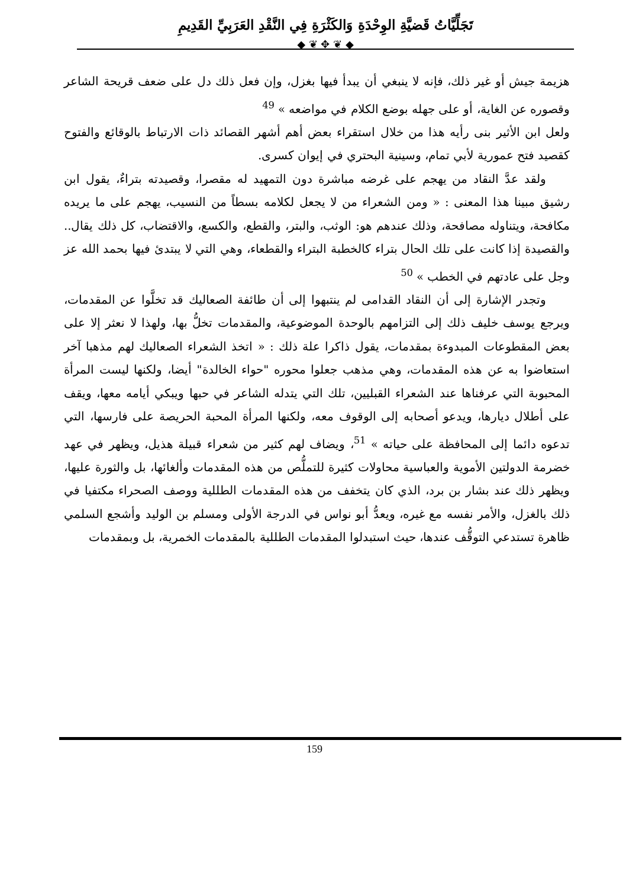تَجَلِّيَّاتُ قَضيَّةِ الوِحْدَةِ وَالكَثْرَةِ فِي النَّقْدِ العَرَبِيِّ القَدِيمِ
◆ ❦ ✥ ❦ ◆
هزيمة جيش أو غير ذلك، فإنه لا ينبغي أن يبدأ فيها بغزل، وإن فعل ذلك دل على ضعف قريحة الشاعر وقصوره عن الغاية، أو على جهله بوضع الكلام في مواضعه » <sup>49</sup>
ولعل ابن الأثير بنى رأيه هذا من خلال استقراء بعض أهم أشهر القصائد ذات الارتباط بالوقائع والفتوح كقصيد فتح عمورية لأبي تمام، وسينية البحتري في إيوان كسرى.
ولقد عدَّ النقاد من يهجم على غرضه مباشرة دون التمهيد له مقصرا، وقصيدته بتراءٌ، يقول ابن رشيق مبينا هذا المعنى : « ومن الشعراء من لا يجعل لكلامه بسطاً من النسيب، يهجم على ما يريده مكافحة، ويتناوله مصافحة، وذلك عندهم هو: الوثب، والبتر، والقطع، والكسع، والاقتضاب، كل ذلك يقال.. والقصيدة إذا كانت على تلك الحال بتراء كالخطبة البتراء والقطعاء، وهي التي لا يبتدئ فيها بحمد الله عز وجل على عادتهم في الخطب » <sup>50</sup>
وتجدر الإشارة إلى أن النقاد القدامى لم ينتبهوا إلى أن طائفة الصعاليك قد تخلَّوا عن المقدمات، ويرجع يوسف خليف ذلك إلى التزامهم بالوحدة الموضوعية، والمقدمات تخلُّ بها، ولهذا لا نعثر إلا على بعض المقطوعات المبدوءة بمقدمات، يقول ذاكرا علة ذلك : « اتخذ الشعراء الصعاليك لهم مذهبا آخر استعاضوا به عن هذه المقدمات، وهي مذهب جعلوا محوره "حواء الخالدة" أيضا، ولكنها ليست المرأة المحبوبة التي عرفناها عند الشعراء القبليين، تلك التي يتدله الشاعر في حبها ويبكي أيامه معها، ويقف على أطلال ديارها، ويدعو أصحابه إلى الوقوف معه، ولكنها المرأة المحبة الحريصة على فارسها، التي تدعوه دائما إلى المحافظة على حياته » <sup>51</sup>، ويضاف لهم كثير من شعراء قبيلة هذيل، ويظهر في عهد خضرمة الدولتين الأموية والعباسية محاولات كثيرة للتملُّص من هذه المقدمات وألغائها، بل والثورة عليها، ويظهر ذلك عند بشار بن برد، الذي كان يتخفف من هذه المقدمات الطللية ووصف الصحراء مكتفيا في ذلك بالغزل، والأمر نفسه مع غيره، ويعدُّ أبو نواس في الدرجة الأولى ومسلم بن الوليد وأشجع السلمي ظاهرة تستدعي التوقُّف عندها، حيث استبدلوا المقدمات الطللية بالمقدمات الخمرية، بل وبمقدمات
159